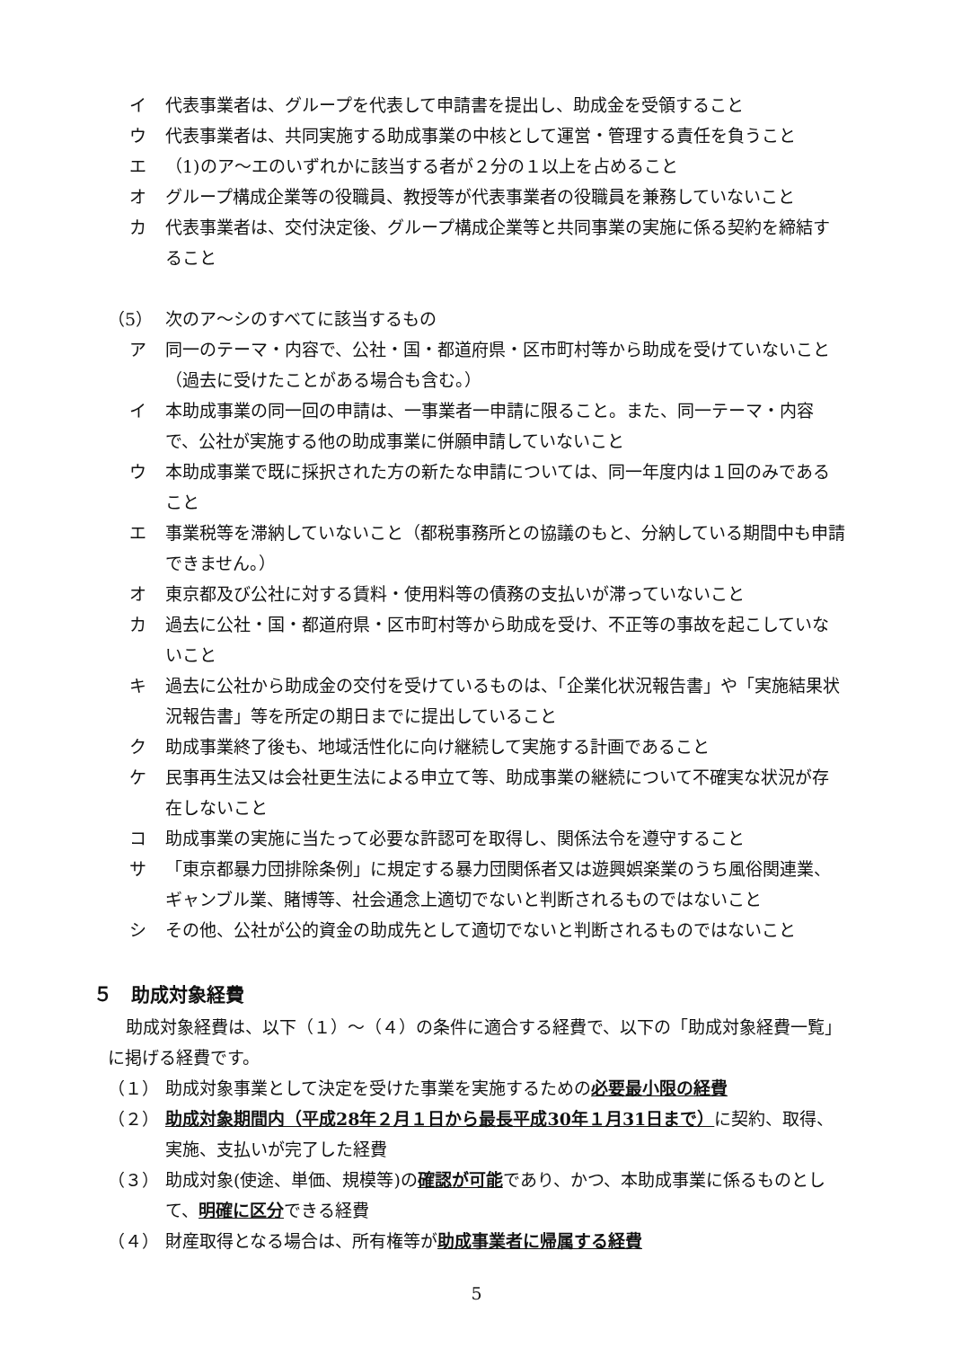イ 代表事業者は、グループを代表して申請書を提出し、助成金を受領すること
ウ 代表事業者は、共同実施する助成事業の中核として運営・管理する責任を負うこと
エ （1)のア～エのいずれかに該当する者が２分の１以上を占めること
オ グループ構成企業等の役職員、教授等が代表事業者の役職員を兼務していないこと
カ 代表事業者は、交付決定後、グループ構成企業等と共同事業の実施に係る契約を締結すること
（5） 次のア～シのすべてに該当するもの
ア 同一のテーマ・内容で、公社・国・都道府県・区市町村等から助成を受けていないこと（過去に受けたことがある場合も含む。）
イ 本助成事業の同一回の申請は、一事業者一申請に限ること。また、同一テーマ・内容で、公社が実施する他の助成事業に併願申請していないこと
ウ 本助成事業で既に採択された方の新たな申請については、同一年度内は１回のみであること
エ 事業税等を滞納していないこと（都税事務所との協議のもと、分納している期間中も申請できません。）
オ 東京都及び公社に対する賃料・使用料等の債務の支払いが滞っていないこと
カ 過去に公社・国・都道府県・区市町村等から助成を受け、不正等の事故を起こしていないこと
キ 過去に公社から助成金の交付を受けているものは、「企業化状況報告書」や「実施結果状況報告書」等を所定の期日までに提出していること
ク 助成事業終了後も、地域活性化に向け継続して実施する計画であること
ケ 民事再生法又は会社更生法による申立て等、助成事業の継続について不確実な状況が存在しないこと
コ 助成事業の実施に当たって必要な許認可を取得し、関係法令を遵守すること
サ 「東京都暴力団排除条例」に規定する暴力団関係者又は遊興娯楽業のうち風俗関連業、ギャンブル業、賭博等、社会通念上適切でないと判断されるものではないこと
シ その他、公社が公的資金の助成先として適切でないと判断されるものではないこと
５　助成対象経費
助成対象経費は、以下（１）～（４）の条件に適合する経費で、以下の「助成対象経費一覧」に掲げる経費です。
（１） 助成対象事業として決定を受けた事業を実施するための必要最小限の経費
（２） 助成対象期間内（平成28年２月１日から最長平成30年１月31日まで）に契約、取得、実施、支払いが完了した経費
（３） 助成対象(使途、単価、規模等)の確認が可能であり、かつ、本助成事業に係るものとして、明確に区分できる経費
（４） 財産取得となる場合は、所有権等が助成事業者に帰属する経費
5